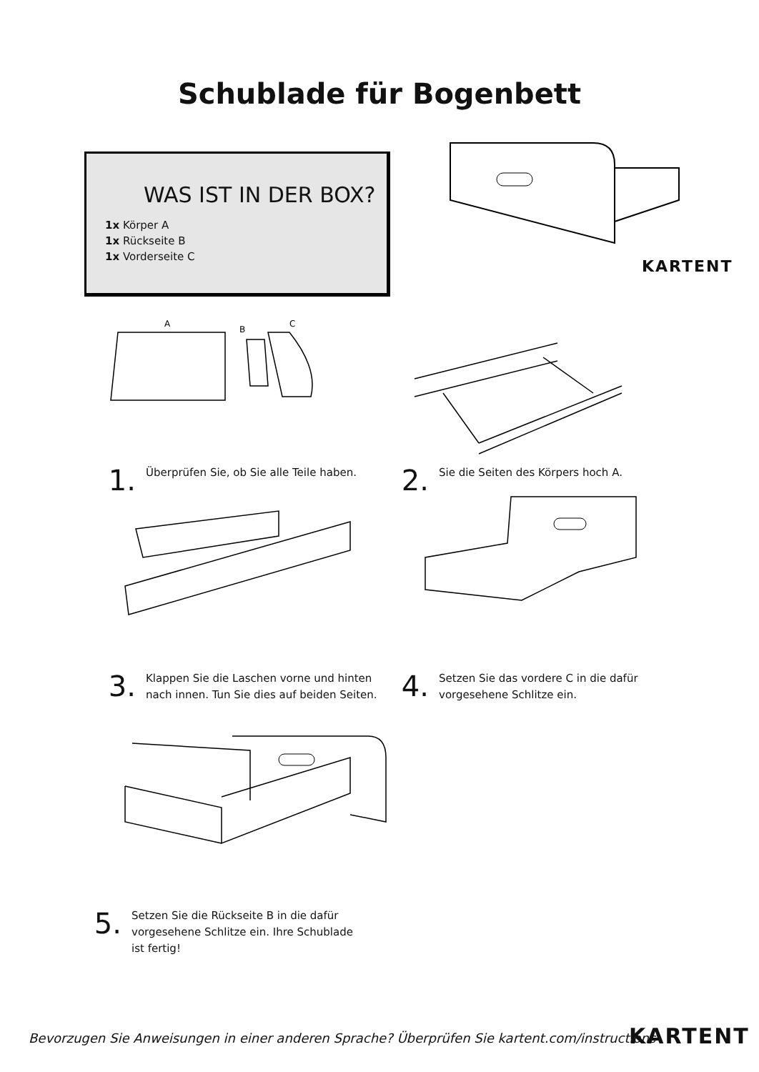Schublade für Bogenbett
WAS IST IN DER BOX?
1x Körper A
1x Rückseite B
1x Vorderseite C
KARTENT
A
B
C
1.
Überprüfen Sie, ob Sie alle Teile haben.
2.
Sie die Seiten des Körpers hoch A.
3.
Klappen Sie die Laschen vorne und hinten nach innen. Tun Sie dies auf beiden Seiten.
4.
Setzen Sie das vordere C in die dafür vorgesehene Schlitze ein.
5.
Setzen Sie die Rückseite B in die dafür vorgesehene Schlitze ein. Ihre Schublade ist fertig!
Bevorzugen Sie Anweisungen in einer anderen Sprache? Überprüfen Sie kartent.com/instructions
KARTENT